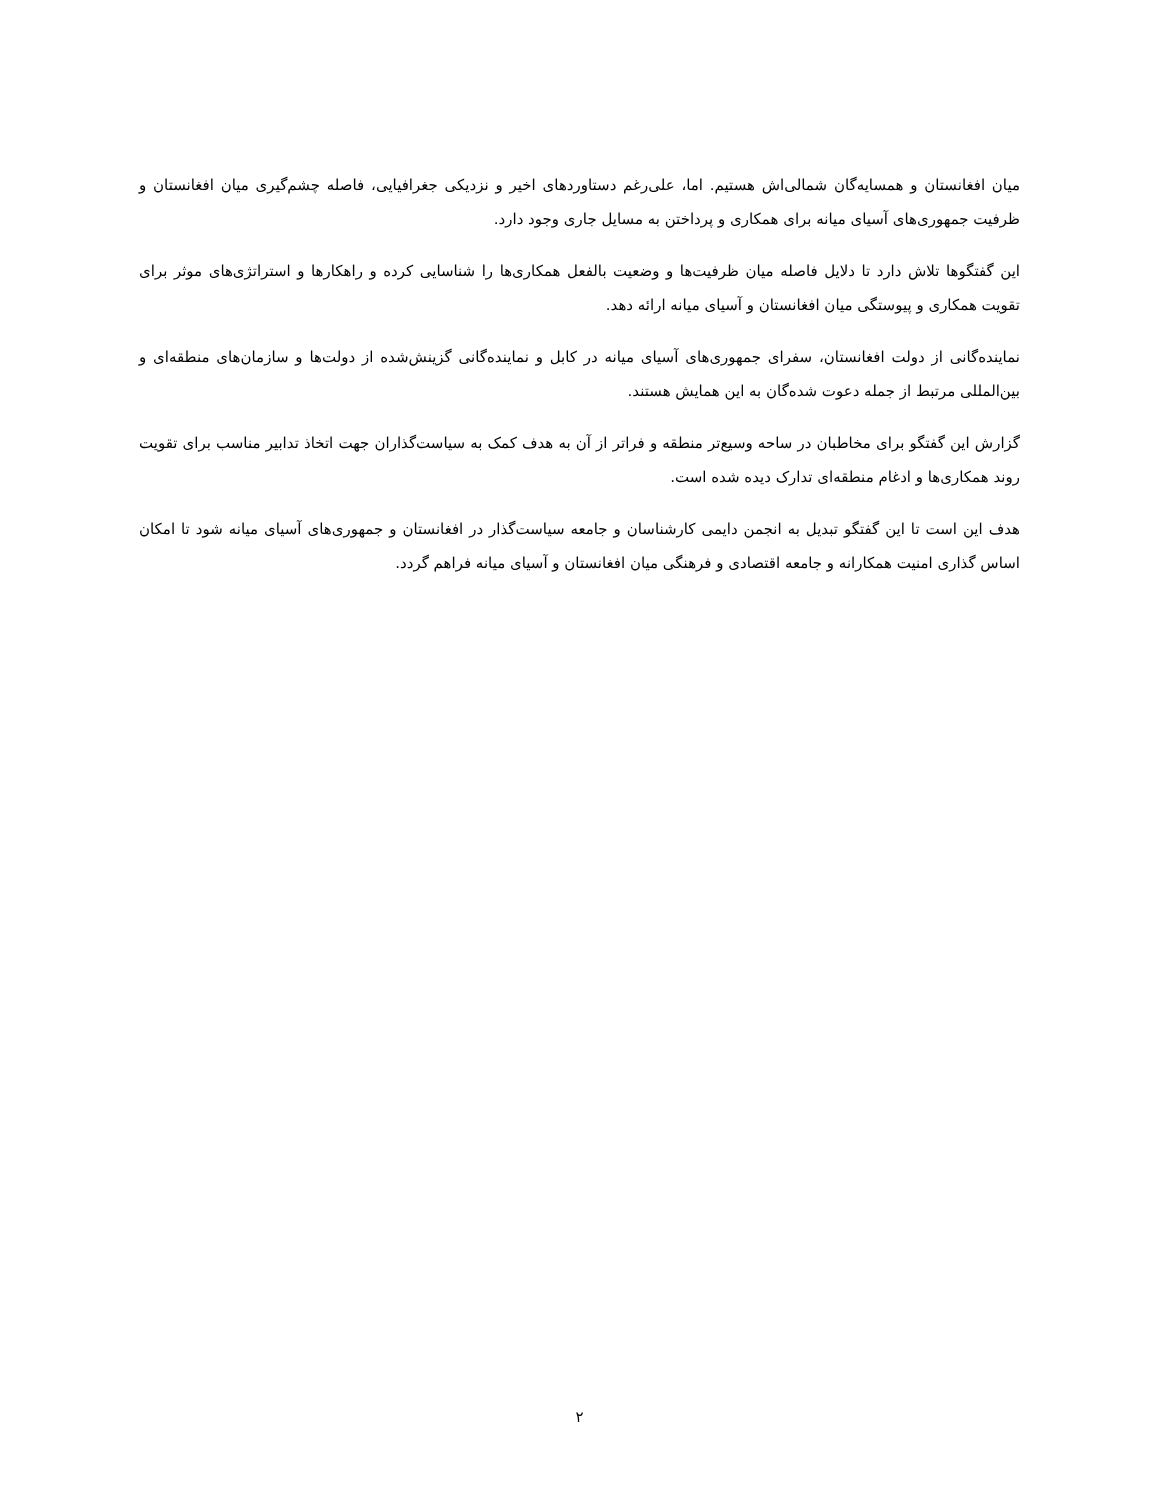میان افغانستان و همسایه‌گان شمالی‌اش هستیم. اما، علی‌رغم دستاوردهای اخیر و نزدیکی جغرافیایی، فاصله چشم‌گیری میان افغانستان و ظرفیت جمهوری‌های آسیای میانه برای همکاری و پرداختن به مسایل جاری وجود دارد.
این گفتگوها تلاش دارد تا دلایل فاصله میان ظرفیت‌ها و وضعیت بالفعل همکاری‌ها را شناسایی کرده و راهکارها و استراتژی‌های موثر برای تقویت همکاری و پیوستگی میان افغانستان و آسیای میانه ارائه دهد.
نماینده‌گانی از دولت افغانستان، سفرای جمهوری‌های آسیای میانه در کابل و نماینده‌گانی گزینش‌شده از دولت‌ها و سازمان‌های منطقه‌ای و بین‌المللی مرتبط از جمله دعوت شده‌گان به این همایش هستند.
گزارش این گفتگو برای مخاطبان در ساحه وسیع‌تر منطقه و فراتر از آن به هدف کمک به سیاست‌گذاران جهت اتخاذ تدابیر مناسب برای تقویت روند همکاری‌ها و ادغام منطقه‌ای تدارک دیده شده است.
هدف این است تا این گفتگو تبدیل به انجمن دایمی کارشناسان و جامعه سیاست‌گذار در افغانستان و جمهوری‌های آسیای میانه شود تا امکان اساس گذاری امنیت همکارانه و جامعه اقتصادی و فرهنگی میان افغانستان و آسیای میانه فراهم گردد.
۲